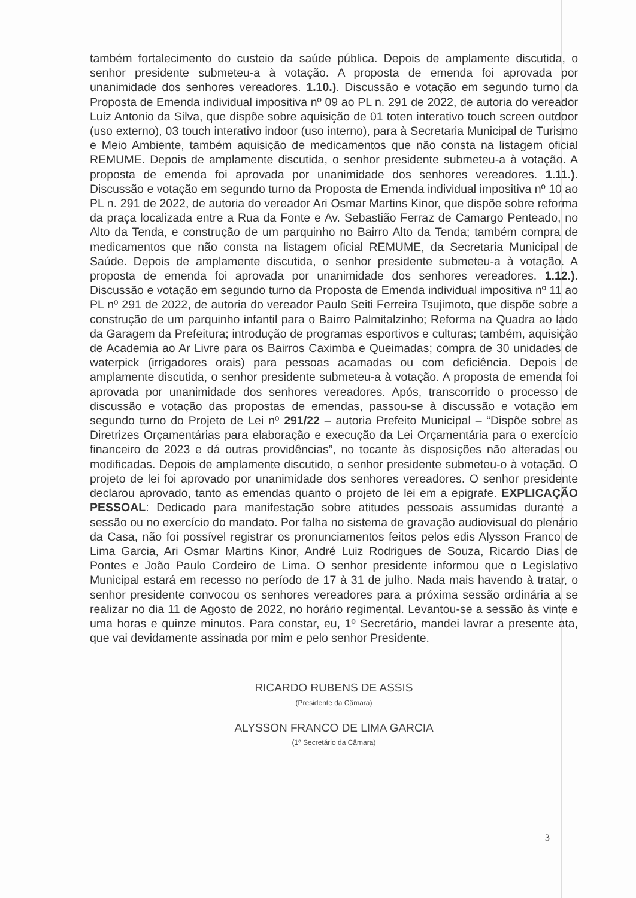também fortalecimento do custeio da saúde pública. Depois de amplamente discutida, o senhor presidente submeteu-a à votação. A proposta de emenda foi aprovada por unanimidade dos senhores vereadores. 1.10.). Discussão e votação em segundo turno da Proposta de Emenda individual impositiva nº 09 ao PL n. 291 de 2022, de autoria do vereador Luiz Antonio da Silva, que dispõe sobre aquisição de 01 toten interativo touch screen outdoor (uso externo), 03 touch interativo indoor (uso interno), para à Secretaria Municipal de Turismo e Meio Ambiente, também aquisição de medicamentos que não consta na listagem oficial REMUME. Depois de amplamente discutida, o senhor presidente submeteu-a à votação. A proposta de emenda foi aprovada por unanimidade dos senhores vereadores. 1.11.). Discussão e votação em segundo turno da Proposta de Emenda individual impositiva nº 10 ao PL n. 291 de 2022, de autoria do vereador Ari Osmar Martins Kinor, que dispõe sobre reforma da praça localizada entre a Rua da Fonte e Av. Sebastião Ferraz de Camargo Penteado, no Alto da Tenda, e construção de um parquinho no Bairro Alto da Tenda; também compra de medicamentos que não consta na listagem oficial REMUME, da Secretaria Municipal de Saúde. Depois de amplamente discutida, o senhor presidente submeteu-a à votação. A proposta de emenda foi aprovada por unanimidade dos senhores vereadores. 1.12.). Discussão e votação em segundo turno da Proposta de Emenda individual impositiva nº 11 ao PL nº 291 de 2022, de autoria do vereador Paulo Seiti Ferreira Tsujimoto, que dispõe sobre a construção de um parquinho infantil para o Bairro Palmitalzinho; Reforma na Quadra ao lado da Garagem da Prefeitura; introdução de programas esportivos e culturas; também, aquisição de Academia ao Ar Livre para os Bairros Caximba e Queimadas; compra de 30 unidades de waterpick (irrigadores orais) para pessoas acamadas ou com deficiência. Depois de amplamente discutida, o senhor presidente submeteu-a à votação. A proposta de emenda foi aprovada por unanimidade dos senhores vereadores. Após, transcorrido o processo de discussão e votação das propostas de emendas, passou-se à discussão e votação em segundo turno do Projeto de Lei nº 291/22 – autoria Prefeito Municipal – “Dispõe sobre as Diretrizes Orçamentárias para elaboração e execução da Lei Orçamentária para o exercício financeiro de 2023 e dá outras providências”, no tocante às disposições não alteradas ou modificadas. Depois de amplamente discutido, o senhor presidente submeteu-o à votação. O projeto de lei foi aprovado por unanimidade dos senhores vereadores. O senhor presidente declarou aprovado, tanto as emendas quanto o projeto de lei em a epigrafe. EXPLICAÇÃO PESSOAL: Dedicado para manifestação sobre atitudes pessoais assumidas durante a sessão ou no exercício do mandato. Por falha no sistema de gravação audiovisual do plenário da Casa, não foi possível registrar os pronunciamentos feitos pelos edis Alysson Franco de Lima Garcia, Ari Osmar Martins Kinor, André Luiz Rodrigues de Souza, Ricardo Dias de Pontes e João Paulo Cordeiro de Lima. O senhor presidente informou que o Legislativo Municipal estará em recesso no período de 17 à 31 de julho. Nada mais havendo à tratar, o senhor presidente convocou os senhores vereadores para a próxima sessão ordinária a se realizar no dia 11 de Agosto de 2022, no horário regimental. Levantou-se a sessão às vinte e uma horas e quinze minutos. Para constar, eu, 1º Secretário, mandei lavrar a presente ata, que vai devidamente assinada por mim e pelo senhor Presidente.
RICARDO RUBENS DE ASSIS
(Presidente da Câmara)
ALYSSON FRANCO DE LIMA GARCIA
(1º Secretário da Câmara)
3